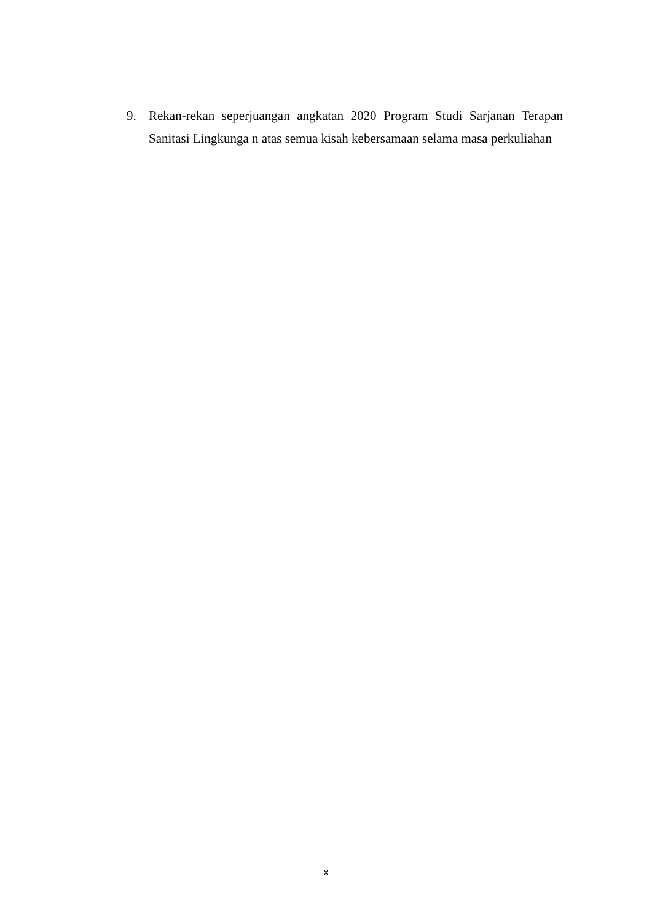9. Rekan-rekan seperjuangan angkatan 2020 Program Studi Sarjanan Terapan Sanitasi Lingkunga n atas semua kisah kebersamaan selama masa perkuliahan
x